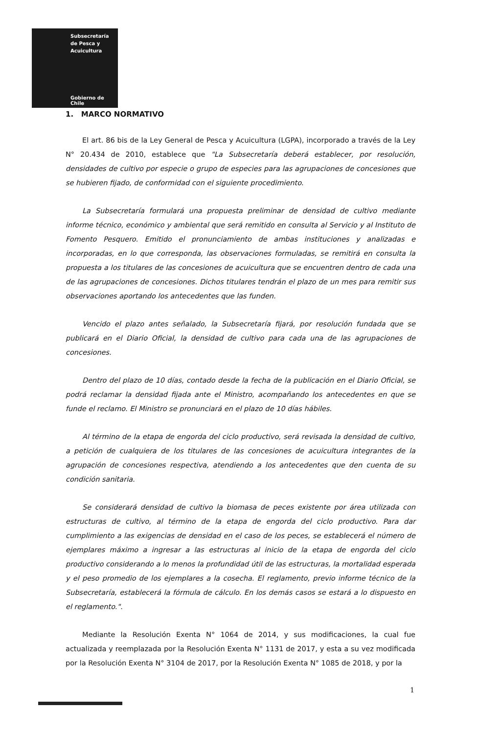Subsecretaría
de Pesca y
Acuicultura
Gobierno de Chile
1. MARCO NORMATIVO
El art. 86 bis de la Ley General de Pesca y Acuicultura (LGPA), incorporado a través de la Ley N° 20.434 de 2010, establece que "La Subsecretaría deberá establecer, por resolución, densidades de cultivo por especie o grupo de especies para las agrupaciones de concesiones que se hubieren fijado, de conformidad con el siguiente procedimiento.
La Subsecretaría formulará una propuesta preliminar de densidad de cultivo mediante informe técnico, económico y ambiental que será remitido en consulta al Servicio y al Instituto de Fomento Pesquero. Emitido el pronunciamiento de ambas instituciones y analizadas e incorporadas, en lo que corresponda, las observaciones formuladas, se remitirá en consulta la propuesta a los titulares de las concesiones de acuicultura que se encuentren dentro de cada una de las agrupaciones de concesiones. Dichos titulares tendrán el plazo de un mes para remitir sus observaciones aportando los antecedentes que las funden.
Vencido el plazo antes señalado, la Subsecretaría fijará, por resolución fundada que se publicará en el Diario Oficial, la densidad de cultivo para cada una de las agrupaciones de concesiones.
Dentro del plazo de 10 días, contado desde la fecha de la publicación en el Diario Oficial, se podrá reclamar la densidad fijada ante el Ministro, acompañando los antecedentes en que se funde el reclamo. El Ministro se pronunciará en el plazo de 10 días hábiles.
Al término de la etapa de engorda del ciclo productivo, será revisada la densidad de cultivo, a petición de cualquiera de los titulares de las concesiones de acuicultura integrantes de la agrupación de concesiones respectiva, atendiendo a los antecedentes que den cuenta de su condición sanitaria.
Se considerará densidad de cultivo la biomasa de peces existente por área utilizada con estructuras de cultivo, al término de la etapa de engorda del ciclo productivo. Para dar cumplimiento a las exigencias de densidad en el caso de los peces, se establecerá el número de ejemplares máximo a ingresar a las estructuras al inicio de la etapa de engorda del ciclo productivo considerando a lo menos la profundidad útil de las estructuras, la mortalidad esperada y el peso promedio de los ejemplares a la cosecha. El reglamento, previo informe técnico de la Subsecretaría, establecerá la fórmula de cálculo. En los demás casos se estará a lo dispuesto en el reglamento.".
Mediante la Resolución Exenta N° 1064 de 2014, y sus modificaciones, la cual fue actualizada y reemplazada por la Resolución Exenta N° 1131 de 2017, y esta a su vez modificada por la Resolución Exenta N° 3104 de 2017, por la Resolución Exenta N° 1085 de 2018, y por la
1